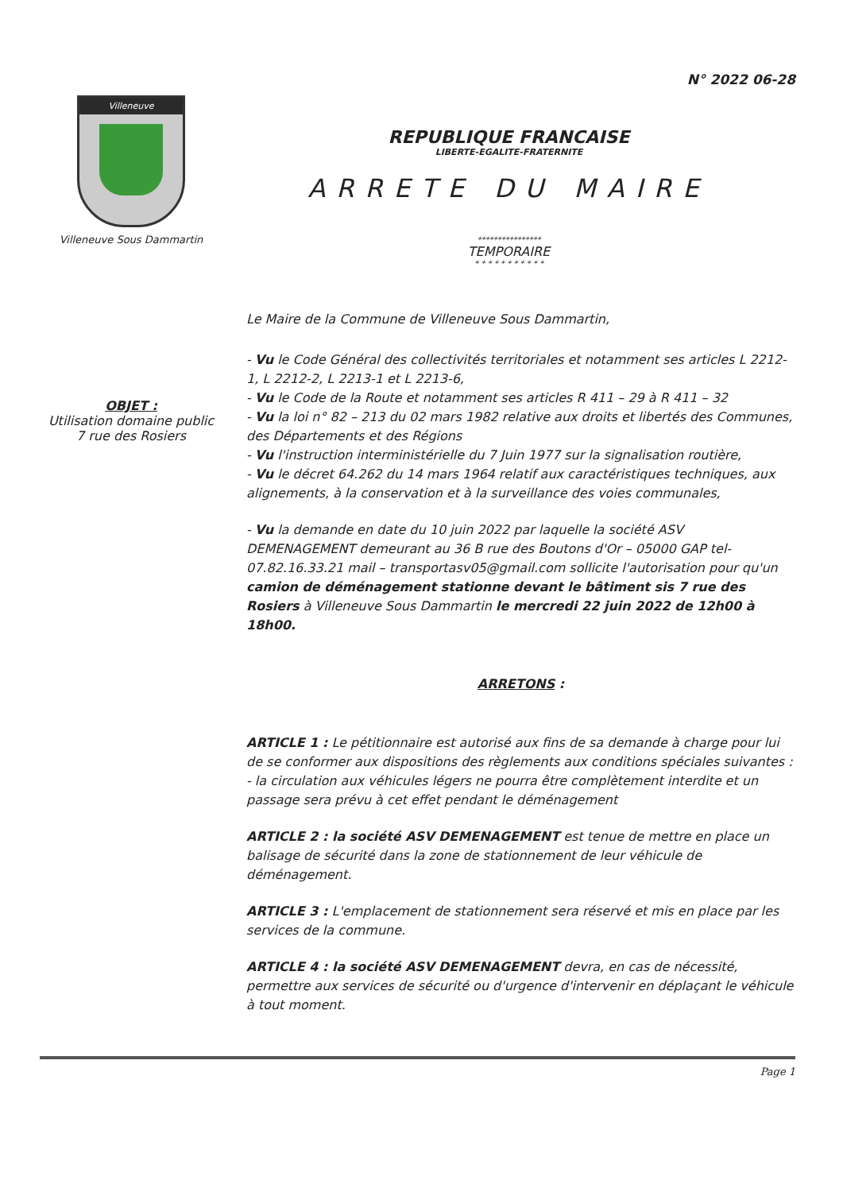N° 2022 06-28
Villeneuve
Villeneuve Sous Dammartin
REPUBLIQUE FRANCAISE
LIBERTE-EGALITE-FRATERNITE
ARRETE DU MAIRE
****************
TEMPORAIRE
* * * * * * * * * * *
Le Maire de la Commune de Villeneuve Sous Dammartin,
OBJET :
Utilisation domaine public
7 rue des Rosiers
- Vu le Code Général des collectivités territoriales et notamment ses articles L 2212-1, L 2212-2, L 2213-1 et L 2213-6,
- Vu le Code de la Route et notamment ses articles R 411 – 29 à R 411 – 32
- Vu la loi n° 82 – 213 du 02 mars 1982 relative aux droits et libertés des Communes, des Départements et des Régions
- Vu l'instruction interministérielle du 7 Juin 1977 sur la signalisation routière,
- Vu le décret 64.262 du 14 mars 1964 relatif aux caractéristiques techniques, aux alignements, à la conservation et à la surveillance des voies communales,
- Vu la demande en date du 10 juin 2022 par laquelle la société ASV DEMENAGEMENT demeurant au 36 B rue des Boutons d'Or – 05000 GAP tel- 07.82.16.33.21 mail – transportasv05@gmail.com sollicite l'autorisation pour qu'un camion de déménagement stationne devant le bâtiment sis 7 rue des Rosiers à Villeneuve Sous Dammartin le mercredi 22 juin 2022 de 12h00 à 18h00.
ARRETONS :
ARTICLE 1 : Le pétitionnaire est autorisé aux fins de sa demande à charge pour lui de se conformer aux dispositions des règlements aux conditions spéciales suivantes :
- la circulation aux véhicules légers ne pourra être complètement interdite et un passage sera prévu à cet effet pendant le déménagement
ARTICLE 2 : la société ASV DEMENAGEMENT est tenue de mettre en place un balisage de sécurité dans la zone de stationnement de leur véhicule de déménagement.
ARTICLE 3 : L'emplacement de stationnement sera réservé et mis en place par les services de la commune.
ARTICLE 4 : la société ASV DEMENAGEMENT devra, en cas de nécessité, permettre aux services de sécurité ou d'urgence d'intervenir en déplaçant le véhicule à tout moment.
Page 1